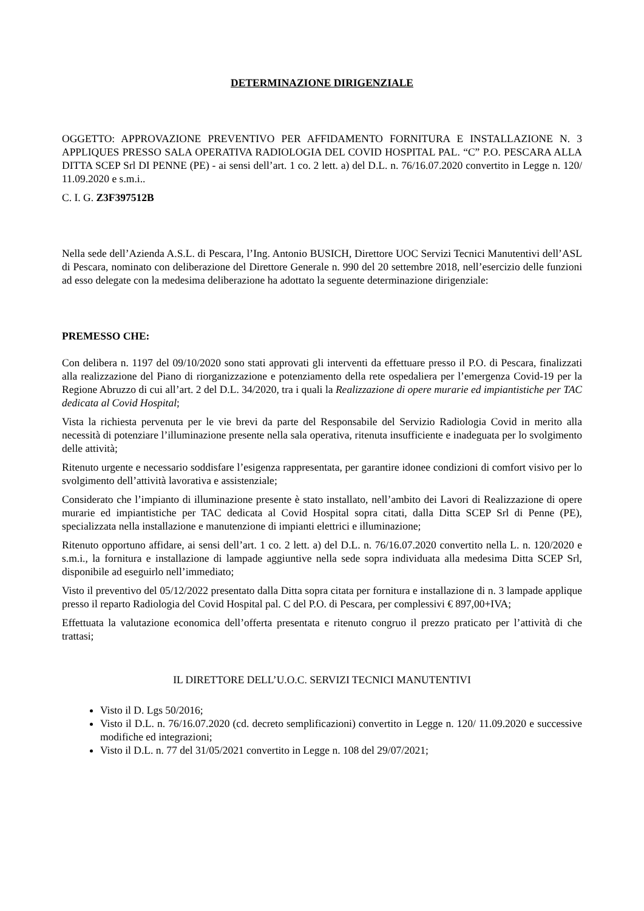DETERMINAZIONE DIRIGENZIALE
OGGETTO: APPROVAZIONE PREVENTIVO PER AFFIDAMENTO FORNITURA E INSTALLAZIONE N. 3 APPLIQUES PRESSO SALA OPERATIVA RADIOLOGIA DEL COVID HOSPITAL PAL. “C” P.O. PESCARA ALLA DITTA SCEP Srl DI PENNE (PE) - ai sensi dell’art. 1 co. 2 lett. a) del D.L. n. 76/16.07.2020 convertito in Legge n. 120/ 11.09.2020 e s.m.i..
C. I. G. Z3F397512B
Nella sede dell’Azienda A.S.L. di Pescara, l’Ing. Antonio BUSICH, Direttore UOC Servizi Tecnici Manutentivi dell’ASL di Pescara, nominato con deliberazione del Direttore Generale n. 990 del 20 settembre 2018, nell’esercizio delle funzioni ad esso delegate con la medesima deliberazione ha adottato la seguente determinazione dirigenziale:
PREMESSO CHE:
Con delibera n. 1197 del 09/10/2020 sono stati approvati gli interventi da effettuare presso il P.O. di Pescara, finalizzati alla realizzazione del Piano di riorganizzazione e potenziamento della rete ospedaliera per l’emergenza Covid-19 per la Regione Abruzzo di cui all’art. 2 del D.L. 34/2020, tra i quali la Realizzazione di opere murarie ed impiantistiche per TAC dedicata al Covid Hospital;
Vista la richiesta pervenuta per le vie brevi da parte del Responsabile del Servizio Radiologia Covid in merito alla necessità di potenziare l’illuminazione presente nella sala operativa, ritenuta insufficiente e inadeguata per lo svolgimento delle attività;
Ritenuto urgente e necessario soddisfare l’esigenza rappresentata, per garantire idonee condizioni di comfort visivo per lo svolgimento dell’attività lavorativa e assistenziale;
Considerato che l’impianto di illuminazione presente è stato installato, nell’ambito dei Lavori di Realizzazione di opere murarie ed impiantistiche per TAC dedicata al Covid Hospital sopra citati, dalla Ditta SCEP Srl di Penne (PE), specializzata nella installazione e manutenzione di impianti elettrici e illuminazione;
Ritenuto opportuno affidare, ai sensi dell’art. 1 co. 2 lett. a) del D.L. n. 76/16.07.2020 convertito nella L. n. 120/2020 e s.m.i., la fornitura e installazione di lampade aggiuntive nella sede sopra individuata alla medesima Ditta SCEP Srl, disponibile ad eseguirlo nell’immediato;
Visto il preventivo del 05/12/2022 presentato dalla Ditta sopra citata per fornitura e installazione di n. 3 lampade applique presso il reparto Radiologia del Covid Hospital pal. C del P.O. di Pescara, per complessivi € 897,00+IVA;
Effettuata la valutazione economica dell’offerta presentata e ritenuto congruo il prezzo praticato per l’attività di che trattasi;
IL DIRETTORE DELL’U.O.C. SERVIZI TECNICI MANUTENTIVI
Visto il D. Lgs 50/2016;
Visto il D.L. n. 76/16.07.2020 (cd. decreto semplificazioni) convertito in Legge n. 120/ 11.09.2020 e successive modifiche ed integrazioni;
Visto il D.L. n. 77 del 31/05/2021 convertito in Legge n. 108 del 29/07/2021;